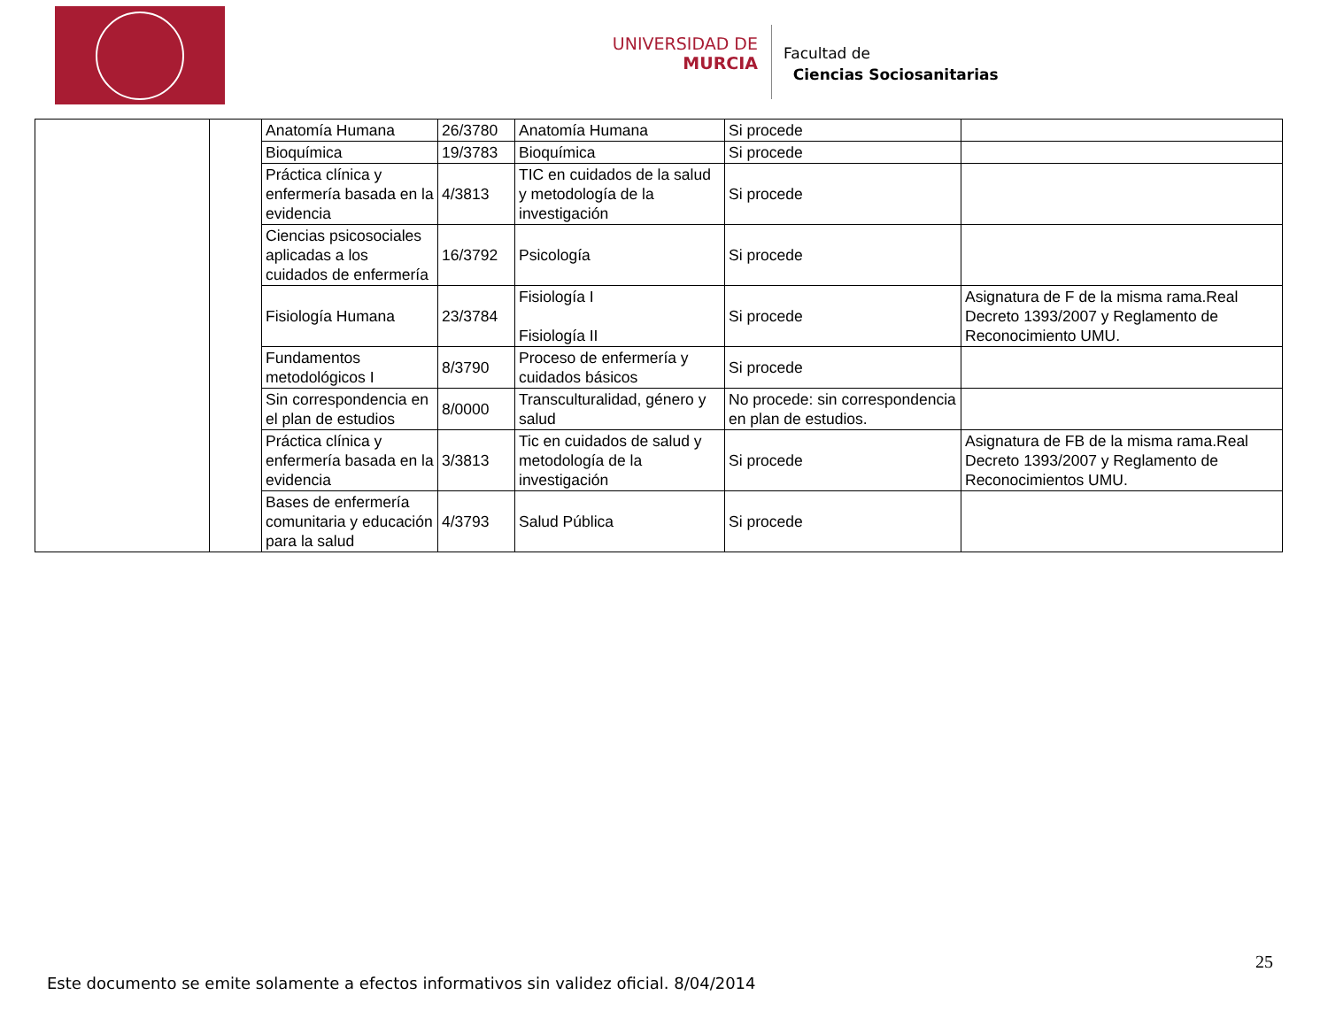UNIVERSIDAD DE
MURCIA
Facultad de
Ciencias Sociosanitarias
| | | Anatomía Humana | 26/3780 | Anatomía Humana | Si procede | |
| | | Bioquímica | 19/3783 | Bioquímica | Si procede | |
| | | Práctica clínica y enfermería basada en la evidencia | 4/3813 | TIC en cuidados de la salud y metodología de la investigación | Si procede | |
| | | Ciencias psicosociales aplicadas a los cuidados de enfermería | 16/3792 | Psicología | Si procede | |
| | | Fisiología Humana | 23/3784 | Fisiología I Fisiología II | Si procede | Asignatura de F de la misma rama.Real Decreto 1393/2007 y Reglamento de Reconocimiento UMU. |
| | | Fundamentos metodológicos I | 8/3790 | Proceso de enfermería y cuidados básicos | Si procede | |
| | | Sin correspondencia en el plan de estudios | 8/0000 | Transculturalidad, género y salud | No procede: sin correspondencia en plan de estudios. | |
| | | Práctica clínica y enfermería basada en la evidencia | 3/3813 | Tic en cuidados de salud y metodología de la investigación | Si procede | Asignatura de FB de la misma rama.Real Decreto 1393/2007 y Reglamento de Reconocimientos UMU. |
| | | Bases de enfermería comunitaria y educación para la salud | 4/3793 | Salud Pública | Si procede | |
25
Este documento se emite solamente a efectos informativos sin validez oficial. 8/04/2014